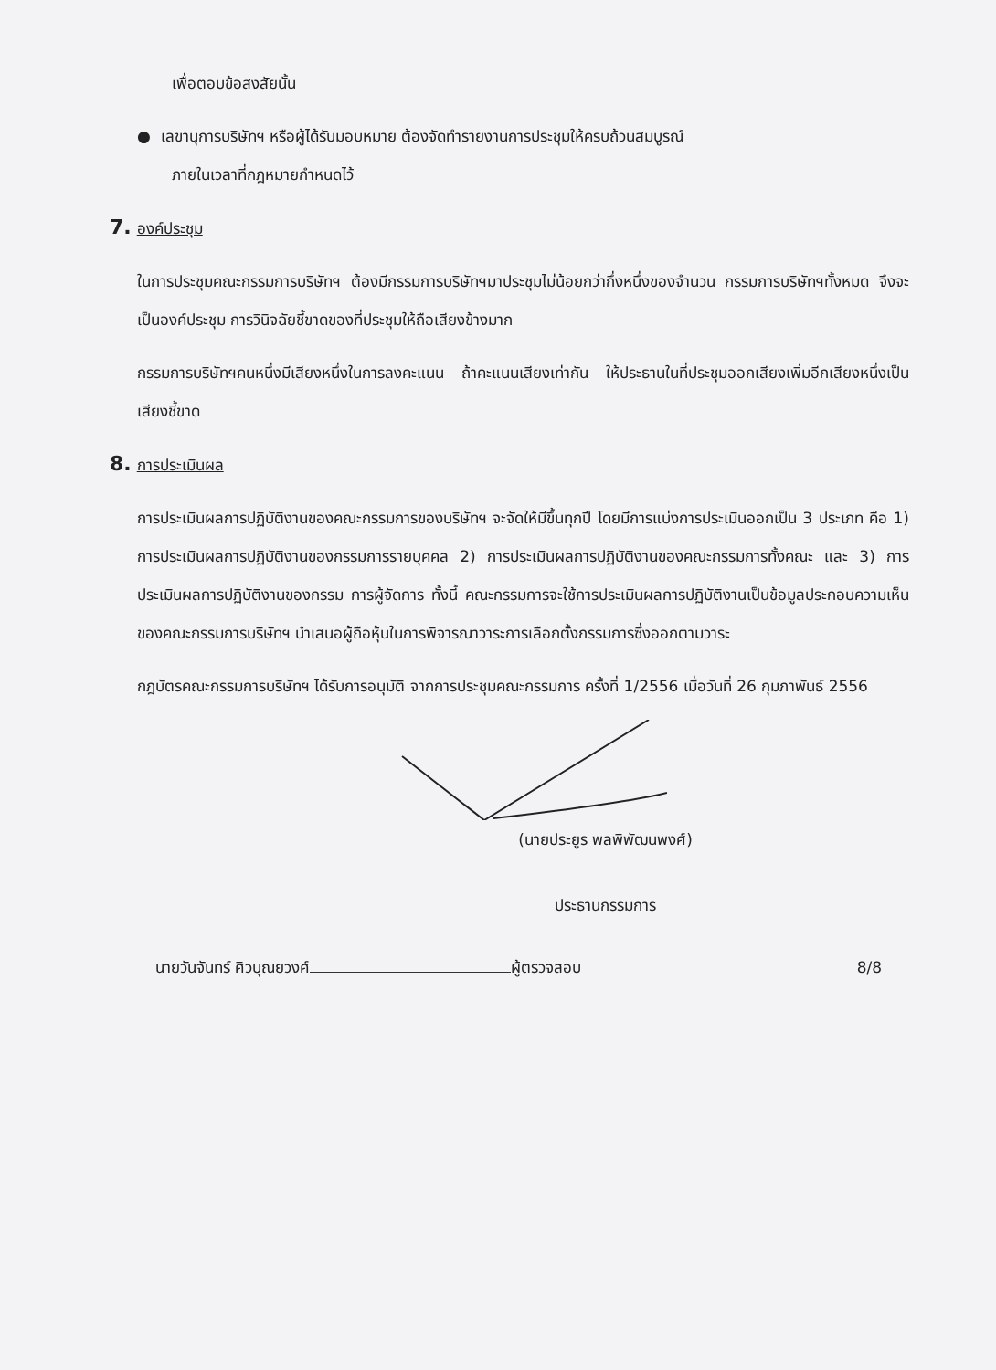เพื่อตอบข้อสงสัยนั้น
● เลขานุการบริษัทฯ หรือผู้ได้รับมอบหมาย ต้องจัดทำรายงานการประชุมให้ครบถ้วนสมบูรณ์
ภายในเวลาที่กฎหมายกำหนดไว้
7. องค์ประชุม
ในการประชุมคณะกรรมการบริษัทฯ ต้องมีกรรมการบริษัทฯมาประชุมไม่น้อยกว่ากึ่งหนึ่งของจำนวน กรรมการบริษัทฯทั้งหมด จึงจะเป็นองค์ประชุม การวินิจฉัยชี้ขาดของที่ประชุมให้ถือเสียงข้างมาก
กรรมการบริษัทฯคนหนึ่งมีเสียงหนึ่งในการลงคะแนน ถ้าคะแนนเสียงเท่ากัน ให้ประธานในที่ประชุมออกเสียงเพิ่มอีกเสียงหนึ่งเป็นเสียงชี้ขาด
8. การประเมินผล
การประเมินผลการปฏิบัติงานของคณะกรรมการของบริษัทฯ จะจัดให้มีขึ้นทุกปี โดยมีการแบ่งการประเมินออกเป็น 3 ประเภท คือ 1) การประเมินผลการปฏิบัติงานของกรรมการรายบุคคล 2) การประเมินผลการปฏิบัติงานของคณะกรรมการทั้งคณะ และ 3) การประเมินผลการปฏิบัติงานของกรรม การผู้จัดการ ทั้งนี้ คณะกรรมการจะใช้การประเมินผลการปฏิบัติงานเป็นข้อมูลประกอบความเห็นของคณะกรรมการบริษัทฯ นำเสนอผู้ถือหุ้นในการพิจารณาวาระการเลือกตั้งกรรมการซึ่งออกตามวาระ
กฎบัตรคณะกรรมการบริษัทฯ ได้รับการอนุมัติ จากการประชุมคณะกรรมการ ครั้งที่ 1/2556 เมื่อวันที่ 26 กุมภาพันธ์ 2556
(นายประยูร พลพิพัฒนพงศ์)
ประธานกรรมการ
นายวันจันทร์ ศิวบุณยวงศ์ ผู้ตรวจสอบ 8/8